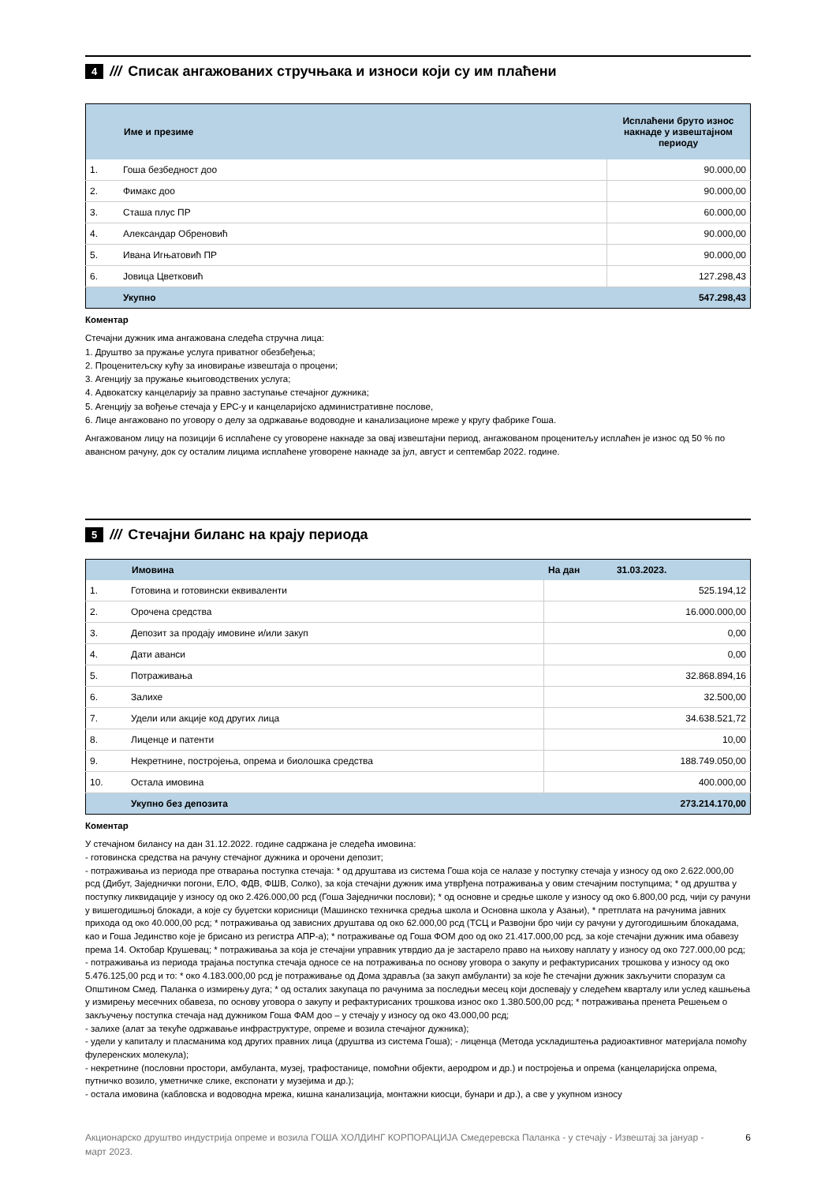4 /// Списак ангажованих стручњака и износи који су им плаћени
| | Име и презиме | Исплаћени бруто износ накнаде у извештајном периоду |
| --- | --- | --- |
| 1. | Гоша безбедност доо | 90.000,00 |
| 2. | Фимакс доо | 90.000,00 |
| 3. | Сташа плус ПР | 60.000,00 |
| 4. | Александар Обреновић | 90.000,00 |
| 5. | Ивана Игњатовић ПР | 90.000,00 |
| 6. | Јовица Цветковић | 127.298,43 |
| | Укупно | 547.298,43 |
Коментар
Стечајни дужник има ангажована следећа стручна лица:
1. Друштво за пружање услуга приватног обезбеђења;
2. Проценитељску кућу за иновирање извештаја о процени;
3. Агенцију за пружање књиговодствених услуга;
4. Адвокатску канцеларију за правно заступање стечајног дужника;
5. Агенцију за вођење стечаја у ЕРС-у и канцеларијско административне послове,
6. Лице ангажовано по уговору о делу за одржавање водоводне и канализационе мреже у кругу фабрике Гоша.
Ангажованом лицу на позицији 6 исплаћене су уговорене накнаде за овај извештајни период, ангажованом проценитељу исплаћен је износ од 50 % по авансном рачуну, док су осталим лицима исплаћене уговорене накнаде за јул, август и септембар 2022. године.
5 /// Стечајни биланс на крају периода
| | Имовина | На дан 31.03.2023. |
| --- | --- | --- |
| 1. | Готовина и готовински еквиваленти | 525.194,12 |
| 2. | Орочена средства | 16.000.000,00 |
| 3. | Депозит за продају имовине и/или закуп | 0,00 |
| 4. | Дати аванси | 0,00 |
| 5. | Потраживања | 32.868.894,16 |
| 6. | Залихе | 32.500,00 |
| 7. | Удели или акције код других лица | 34.638.521,72 |
| 8. | Лиценце и патенти | 10,00 |
| 9. | Некретнине, постројења, опрема и биолошка средства | 188.749.050,00 |
| 10. | Остала имовина | 400.000,00 |
| | Укупно без депозита | 273.214.170,00 |
Коментар
У стечајном билансу на дан 31.12.2022. године садржана је следећа имовина:
- готовинска средства на рачуну стечајног дужника и орочени депозит;
- потраживања из периода пре отварања поступка стечаја: * од друштава из система Гоша која се налазе у поступку стечаја у износу од око 2.622.000,00 рсд (Дибут, Заједнички погони, ЕЛО, ФДВ, ФШВ, Солко), за која стечајни дужник има утврђена потраживања у овим стечајним поступцима; * од друштва у поступку ликвидације у износу од око 2.426.000,00 рсд (Гоша Заједнички послови); * од основне и средње школе у износу од око 6.800,00 рсд, чији су рачуни у вишегодишњој блокади, а које су буџетски корисници (Машинско техничка средња школа и Основна школа у Азањи), * претплата на рачунима јавних прихода од око 40.000,00 рсд; * потраживања од зависних друштава од око 62.000,00 рсд (ТСЦ и Развојни бро чији су рачуни у дугогодишњим блокадама, као и Гоша Јединство које је брисано из регистра АПР-а); * потраживање од Гоша ФОМ доо од око 21.417.000,00 рсд, за које стечајни дужник има обавезу према 14. Октобар Крушевац; * потраживања за која је стечајни управник утврдио да је застарело право на њихову наплату у износу од око 727.000,00 рсд;
- потраживања из периода трајања поступка стечаја односе се на потраживања по основу уговора о закупу и рефактурисаних трошкова у износу од око 5.476.125,00 рсд и то: * око 4.183.000,00 рсд је потраживање од Дома здравља (за закуп амбуланти) за које ће стечајни дужник закључити споразум са Општином Смед. Паланка о измирењу дуга; * од осталих закупаца по рачунима за последњи месец који доспевају у следећем кварталу или услед кашњења у измирењу месечних обавеза, по основу уговора о закупу и рефактурисаних трошкова износ око 1.380.500,00 рсд; * потраживања пренета Решењем о закључењу поступка стечаја над дужником Гоша ФАМ доо – у стечају у износу од око 43.000,00 рсд;
- залихе (алат за текуће одржавање инфраструктуре, опреме и возила стечајног дужника);
- удели у капиталу и пласманима код других правних лица (друштва из система Гоша); - лиценца (Метода ускладиштења радиоактивног материјала помоћу фулеренских молекула);
- некретнине (пословни простори, амбуланта, музеј, трафостанице, помоћни објекти, аеродром и др.) и постројења и опрема (канцеларијска опрема, путничко возило, уметничке слике, експонати у музејима и др.);
- остала имовина (кабловска и водоводна мрежа, кишна канализација, монтажни киосци, бунари и др.), а све у укупном износу
Акционарско друштво индустрија опреме и возила ГОША ХОЛДИНГ КОРПОРАЦИЈА Смедеревска Паланка - у стечају - Извештај за јануар - март 2023. 6